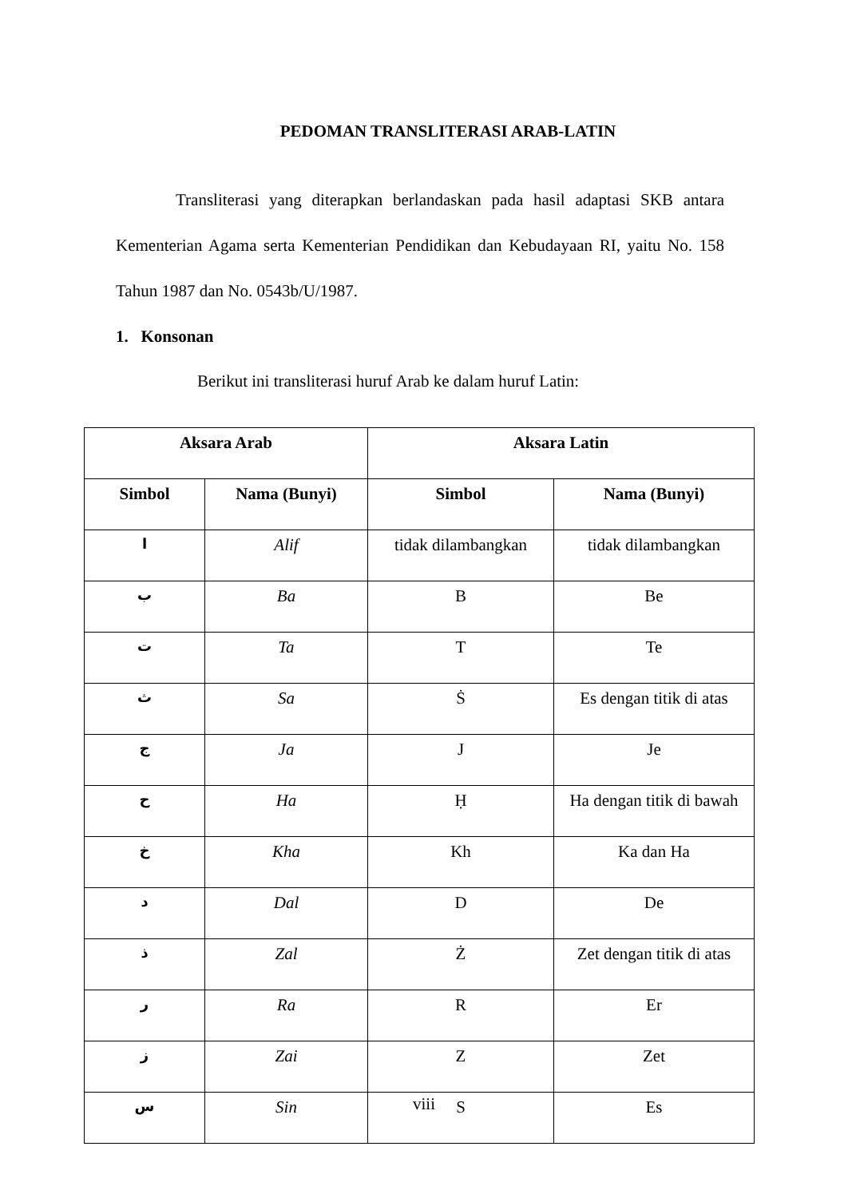PEDOMAN TRANSLITERASI ARAB-LATIN
Transliterasi yang diterapkan berlandaskan pada hasil adaptasi SKB antara Kementerian Agama serta Kementerian Pendidikan dan Kebudayaan RI, yaitu No. 158 Tahun 1987 dan No. 0543b/U/1987.
1. Konsonan
Berikut ini transliterasi huruf Arab ke dalam huruf Latin:
| Aksara Arab | | Aksara Latin | |
| --- | --- | --- | --- |
| Simbol | Nama (Bunyi) | Simbol | Nama (Bunyi) |
| ا | Alif | tidak dilambangkan | tidak dilambangkan |
| ب | Ba | B | Be |
| ت | Ta | T | Te |
| ث | Sa | Ṡ | Es dengan titik di atas |
| ج | Ja | J | Je |
| ح | Ha | Ḥ | Ha dengan titik di bawah |
| خ | Kha | Kh | Ka dan Ha |
| د | Dal | D | De |
| ذ | Zal | Ż | Zet dengan titik di atas |
| ر | Ra | R | Er |
| ز | Zai | Z | Zet |
| س | Sin | S | Es |
viii